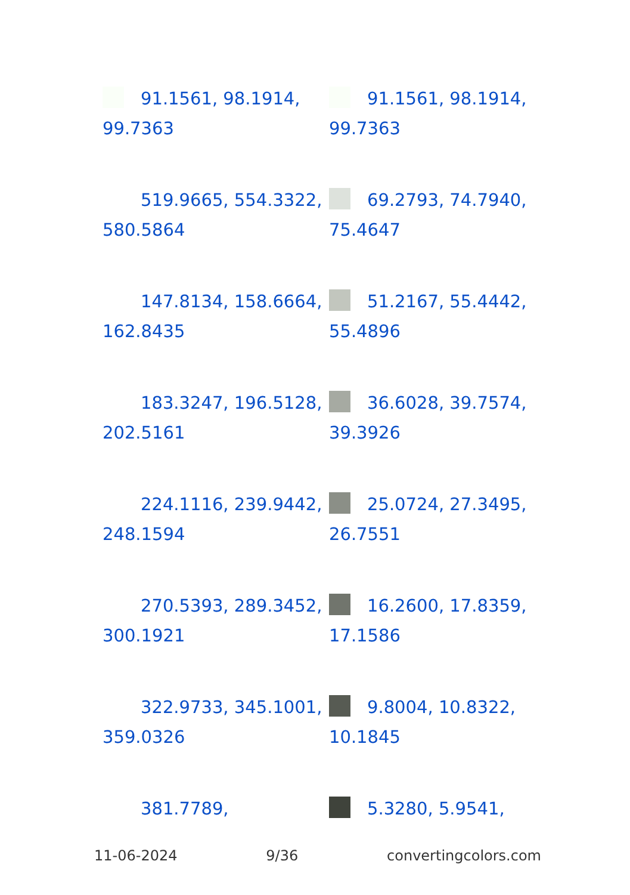| 91.1561, 98.1914, 99.7363 | 91.1561, 98.1914, 99.7363 |
| 519.9665, 554.3322, 580.5864 | 69.2793, 74.7940, 75.4647 |
| 147.8134, 158.6664, 162.8435 | 51.2167, 55.4442, 55.4896 |
| 183.3247, 196.5128, 202.5161 | 36.6028, 39.7574, 39.3926 |
| 224.1116, 239.9442, 248.1594 | 25.0724, 27.3495, 26.7551 |
| 270.5393, 289.3452, 300.1921 | 16.2600, 17.8359, 17.1586 |
| 322.9733, 345.1001, 359.0326 | 9.8004, 10.8322, 10.1845 |
| 381.7789, | 5.3280, 5.9541, |
11-06-2024 9/36 convertingcolors.com